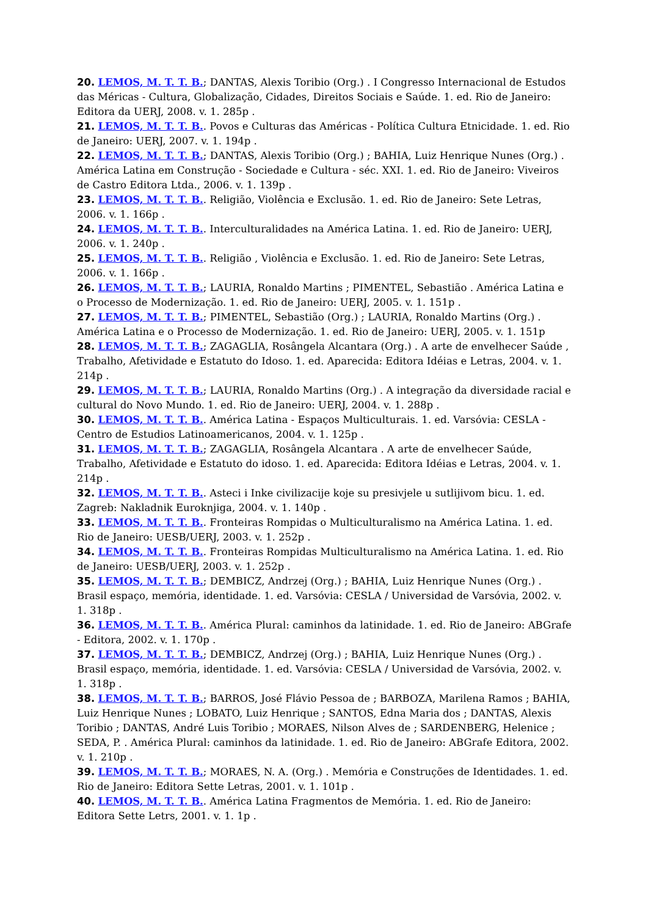20. LEMOS, M. T. T. B.; DANTAS, Alexis Toribio (Org.) . I Congresso Internacional de Estudos das Méricas - Cultura, Globalização, Cidades, Direitos Sociais e Saúde. 1. ed. Rio de Janeiro: Editora da UERJ, 2008. v. 1. 285p .
21. LEMOS, M. T. T. B.. Povos e Culturas das Américas - Política Cultura Etnicidade. 1. ed. Rio de Janeiro: UERJ, 2007. v. 1. 194p .
22. LEMOS, M. T. T. B.; DANTAS, Alexis Toribio (Org.) ; BAHIA, Luiz Henrique Nunes (Org.) . América Latina em Construção - Sociedade e Cultura - séc. XXI. 1. ed. Rio de Janeiro: Viveiros de Castro Editora Ltda., 2006. v. 1. 139p .
23. LEMOS, M. T. T. B.. Religião, Violência e Exclusão. 1. ed. Rio de Janeiro: Sete Letras, 2006. v. 1. 166p .
24. LEMOS, M. T. T. B.. Interculturalidades na América Latina. 1. ed. Rio de Janeiro: UERJ, 2006. v. 1. 240p .
25. LEMOS, M. T. T. B.. Religião , Violência e Exclusão. 1. ed. Rio de Janeiro: Sete Letras, 2006. v. 1. 166p .
26. LEMOS, M. T. T. B.; LAURIA, Ronaldo Martins ; PIMENTEL, Sebastião . América Latina e o Processo de Modernização. 1. ed. Rio de Janeiro: UERJ, 2005. v. 1. 151p .
27. LEMOS, M. T. T. B.; PIMENTEL, Sebastião (Org.) ; LAURIA, Ronaldo Martins (Org.) . América Latina e o Processo de Modernização. 1. ed. Rio de Janeiro: UERJ, 2005. v. 1. 151p
28. LEMOS, M. T. T. B.; ZAGAGLIA, Rosângela Alcantara (Org.) . A arte de envelhecer Saúde , Trabalho, Afetividade e Estatuto do Idoso. 1. ed. Aparecida: Editora Idéias e Letras, 2004. v. 1. 214p .
29. LEMOS, M. T. T. B.; LAURIA, Ronaldo Martins (Org.) . A integração da diversidade racial e cultural do Novo Mundo. 1. ed. Rio de Janeiro: UERJ, 2004. v. 1. 288p .
30. LEMOS, M. T. T. B.. América Latina - Espaços Multiculturais. 1. ed. Varsóvia: CESLA - Centro de Estudios Latinoamericanos, 2004. v. 1. 125p .
31. LEMOS, M. T. T. B.; ZAGAGLIA, Rosângela Alcantara . A arte de envelhecer Saúde, Trabalho, Afetividade e Estatuto do idoso. 1. ed. Aparecida: Editora Idéias e Letras, 2004. v. 1. 214p .
32. LEMOS, M. T. T. B.. Asteci i Inke civilizacije koje su presivjele u sutlijivom bicu. 1. ed. Zagreb: Nakladnik Euroknjiga, 2004. v. 1. 140p .
33. LEMOS, M. T. T. B.. Fronteiras Rompidas o Multiculturalismo na América Latina. 1. ed. Rio de Janeiro: UESB/UERJ, 2003. v. 1. 252p .
34. LEMOS, M. T. T. B.. Fronteiras Rompidas Multiculturalismo na América Latina. 1. ed. Rio de Janeiro: UESB/UERJ, 2003. v. 1. 252p .
35. LEMOS, M. T. T. B.; DEMBICZ, Andrzej (Org.) ; BAHIA, Luiz Henrique Nunes (Org.) . Brasil espaço, memória, identidade. 1. ed. Varsóvia: CESLA / Universidad de Varsóvia, 2002. v. 1. 318p .
36. LEMOS, M. T. T. B.. América Plural: caminhos da latinidade. 1. ed. Rio de Janeiro: ABGrafe - Editora, 2002. v. 1. 170p .
37. LEMOS, M. T. T. B.; DEMBICZ, Andrzej (Org.) ; BAHIA, Luiz Henrique Nunes (Org.) . Brasil espaço, memória, identidade. 1. ed. Varsóvia: CESLA / Universidad de Varsóvia, 2002. v. 1. 318p .
38. LEMOS, M. T. T. B.; BARROS, José Flávio Pessoa de ; BARBOZA, Marilena Ramos ; BAHIA, Luiz Henrique Nunes ; LOBATO, Luiz Henrique ; SANTOS, Edna Maria dos ; DANTAS, Alexis Toribio ; DANTAS, André Luis Toribio ; MORAES, Nilson Alves de ; SARDENBERG, Helenice ; SEDA, P. . América Plural: caminhos da latinidade. 1. ed. Rio de Janeiro: ABGrafe Editora, 2002. v. 1. 210p .
39. LEMOS, M. T. T. B.; MORAES, N. A. (Org.) . Memória e Construções de Identidades. 1. ed. Rio de Janeiro: Editora Sette Letras, 2001. v. 1. 101p .
40. LEMOS, M. T. T. B.. América Latina Fragmentos de Memória. 1. ed. Rio de Janeiro: Editora Sette Letrs, 2001. v. 1. 1p .